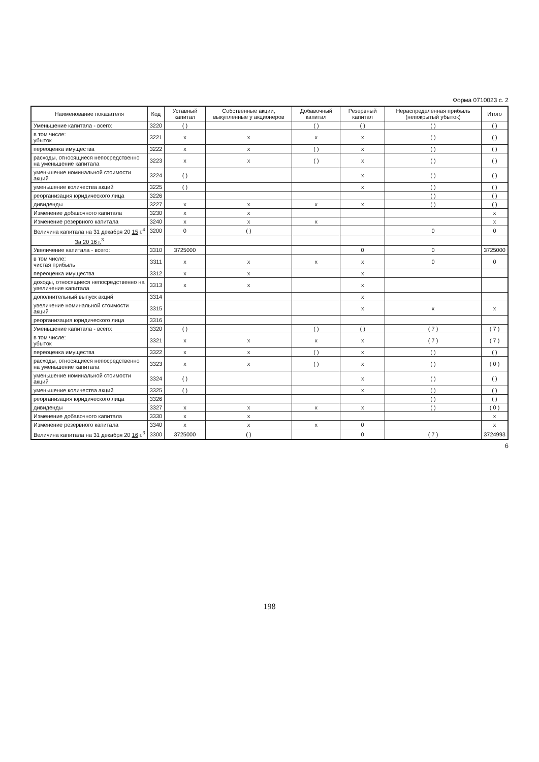Форма 0710023 с. 2
| Наименование показателя | Код | Уставный капитал | Собственные акции, выкупленные у акционеров | Добавочный капитал | Резервный капитал | Нераспределенная прибыль (непокрытый убыток) | Итого |
| --- | --- | --- | --- | --- | --- | --- | --- |
| Уменьшение капитала - всего: | 3220 | ( ) | | ( ) | ( ) | ( ) | ( ) |
| в том числе: убыток | 3221 | x | x | x | x | ( ) | ( ) |
| переоценка имущества | 3222 | x | x | ( ) | x | ( ) | ( ) |
| расходы, относящиеся непосредственно на уменьшение капитала | 3223 | x | x | ( ) | x | ( ) | ( ) |
| уменьшение номинальной стоимости акций | 3224 | ( ) | | | x | ( ) | ( ) |
| уменьшение количества акций | 3225 | ( ) | | | x | ( ) | ( ) |
| реорганизация юридического лица | 3226 | | | | | ( ) | ( ) |
| дивиденды | 3227 | x | x | x | x | ( ) | ( ) |
| Изменение добавочного капитала | 3230 | x | x | | | | x |
| Изменение резервного капитала | 3240 | x | x | x | | | x |
| Величина капитала на 31 декабря 20 15 г.<sup>4</sup> | 3200 | 0 | ( ) | | | 0 | 0 |
| За 20 16 г.<sup>3</sup> | | | | | | | |
| Увеличение капитала - всего: | 3310 | 3725000 | | | 0 | 0 | 3725000 |
| в том числе: чистая прибыль | 3311 | x | x | x | x | 0 | 0 |
| переоценка имущества | 3312 | x | x | | x | | |
| доходы, относящиеся непосредственно на увеличение капитала | 3313 | x | x | | x | | |
| дополнительный выпуск акций | 3314 | | | | x | | |
| увеличение номинальной стоимости акций | 3315 | | | | x | x | x |
| реорганизация юридического лица | 3316 | | | | | | |
| Уменьшение капитала - всего: | 3320 | ( ) | | ( ) | ( ) | ( 7 ) | ( 7 ) |
| в том числе: убыток | 3321 | x | x | x | x | ( 7 ) | ( 7 ) |
| переоценка имущества | 3322 | x | x | ( ) | x | ( ) | ( ) |
| расходы, относящиеся непосредственно на уменьшение капитала | 3323 | x | x | ( ) | x | ( ) | ( 0 ) |
| уменьшение номинальной стоимости акций | 3324 | ( ) | | | x | ( ) | ( ) |
| уменьшение количества акций | 3325 | ( ) | | | x | ( ) | ( ) |
| реорганизация юридического лица | 3326 | | | | | ( ) | ( ) |
| дивиденды | 3327 | x | x | x | x | ( ) | ( 0 ) |
| Изменение добавочного капитала | 3330 | x | x | | | | x |
| Изменение резервного капитала | 3340 | x | x | x | 0 | | x |
| Величина капитала на 31 декабря 20 16 г.<sup>3</sup> | 3300 | 3725000 | ( ) | | 0 | ( 7 ) | 3724993 |
6
198